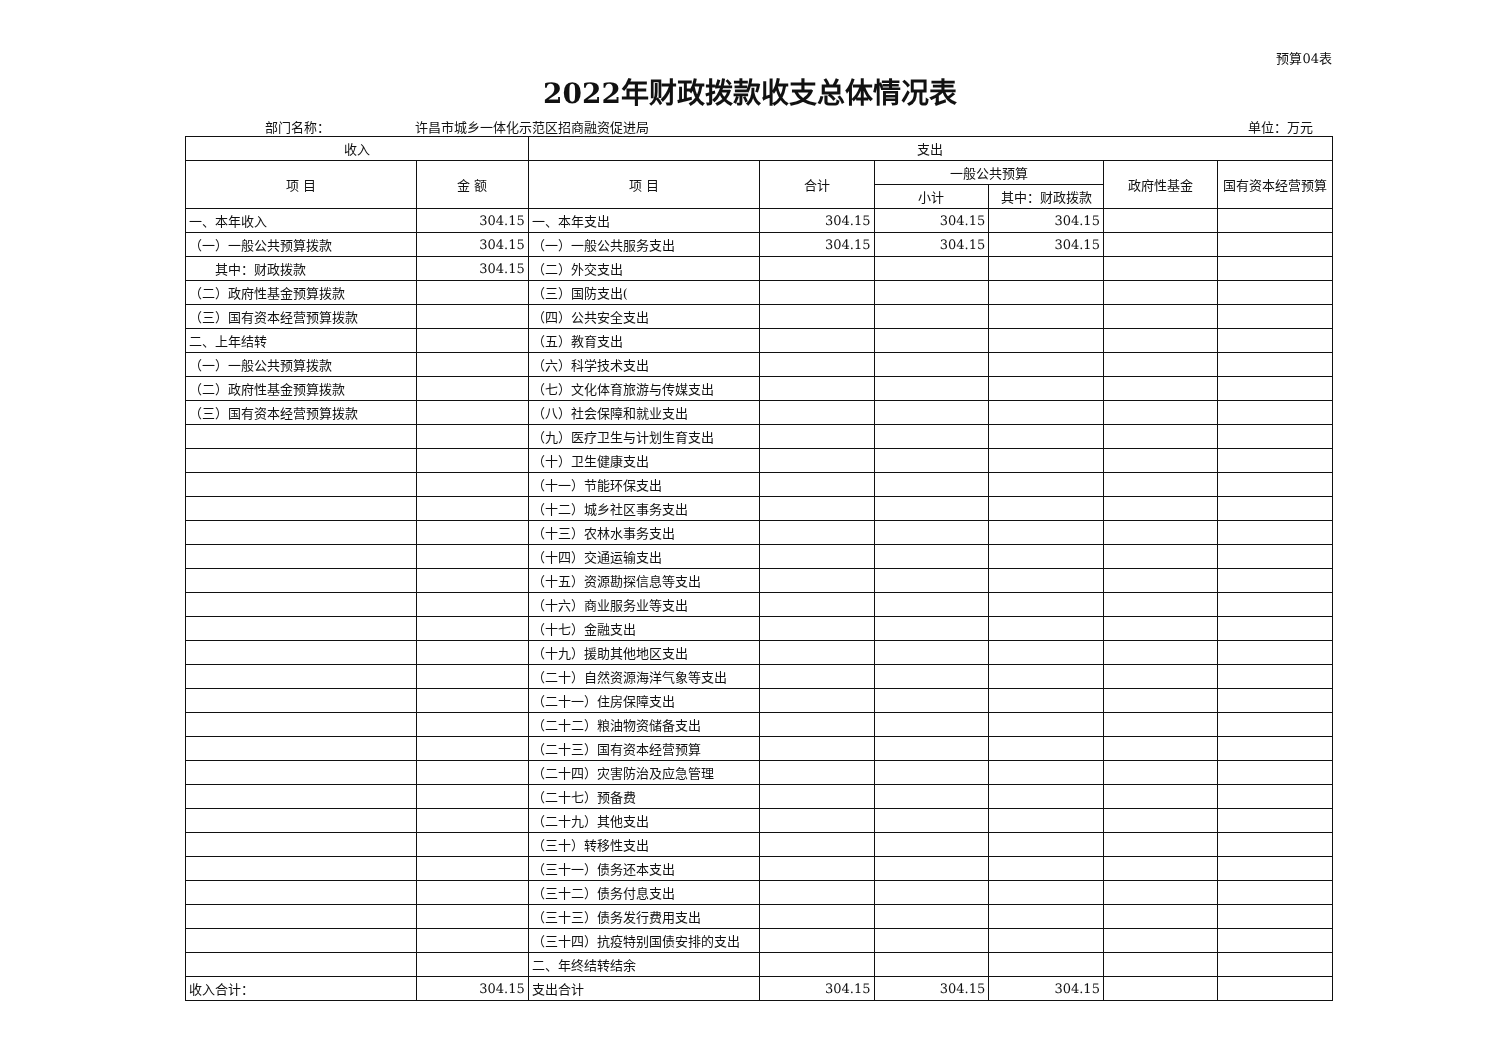预算04表
2022年财政拨款收支总体情况表
部门名称： 许昌市城乡一体化示范区招商融资促进局 单位：万元
| 收入 | | 支出 | | | | | |
| --- | --- | --- | --- | --- | --- | --- | --- |
| 项 目 | 金 额 | 项 目 | 合计 | 一般公共预算 | | 政府性基金 | 国有资本经营预算 |
| | | | | 小计 | 其中：财政拨款 | | |
| 一、本年收入 | 304.15 | 一、本年支出 | 304.15 | 304.15 | 304.15 | | |
| （一）一般公共预算拨款 | 304.15 | （一）一般公共服务支出 | 304.15 | 304.15 | 304.15 | | |
| 其中：财政拨款 | 304.15 | （二）外交支出 | | | | | |
| （二）政府性基金预算拨款 | | （三）国防支出( | | | | | |
| （三）国有资本经营预算拨款 | | （四）公共安全支出 | | | | | |
| 二、上年结转 | | （五）教育支出 | | | | | |
| （一）一般公共预算拨款 | | （六）科学技术支出 | | | | | |
| （二）政府性基金预算拨款 | | （七）文化体育旅游与传媒支出 | | | | | |
| （三）国有资本经营预算拨款 | | （八）社会保障和就业支出 | | | | | |
| | | （九）医疗卫生与计划生育支出 | | | | | |
| | | （十）卫生健康支出 | | | | | |
| | | （十一）节能环保支出 | | | | | |
| | | （十二）城乡社区事务支出 | | | | | |
| | | （十三）农林水事务支出 | | | | | |
| | | （十四）交通运输支出 | | | | | |
| | | （十五）资源勘探信息等支出 | | | | | |
| | | （十六）商业服务业等支出 | | | | | |
| | | （十七）金融支出 | | | | | |
| | | （十九）援助其他地区支出 | | | | | |
| | | （二十）自然资源海洋气象等支出 | | | | | |
| | | （二十一）住房保障支出 | | | | | |
| | | （二十二）粮油物资储备支出 | | | | | |
| | | （二十三）国有资本经营预算 | | | | | |
| | | （二十四）灾害防治及应急管理 | | | | | |
| | | （二十七）预备费 | | | | | |
| | | （二十九）其他支出 | | | | | |
| | | （三十）转移性支出 | | | | | |
| | | （三十一）债务还本支出 | | | | | |
| | | （三十二）债务付息支出 | | | | | |
| | | （三十三）债务发行费用支出 | | | | | |
| | | （三十四）抗疫特别国债安排的支出 | | | | | |
| | | 二、年终结转结余 | | | | | |
| 收入合计： | 304.15 | 支出合计 | 304.15 | 304.15 | 304.15 | | |